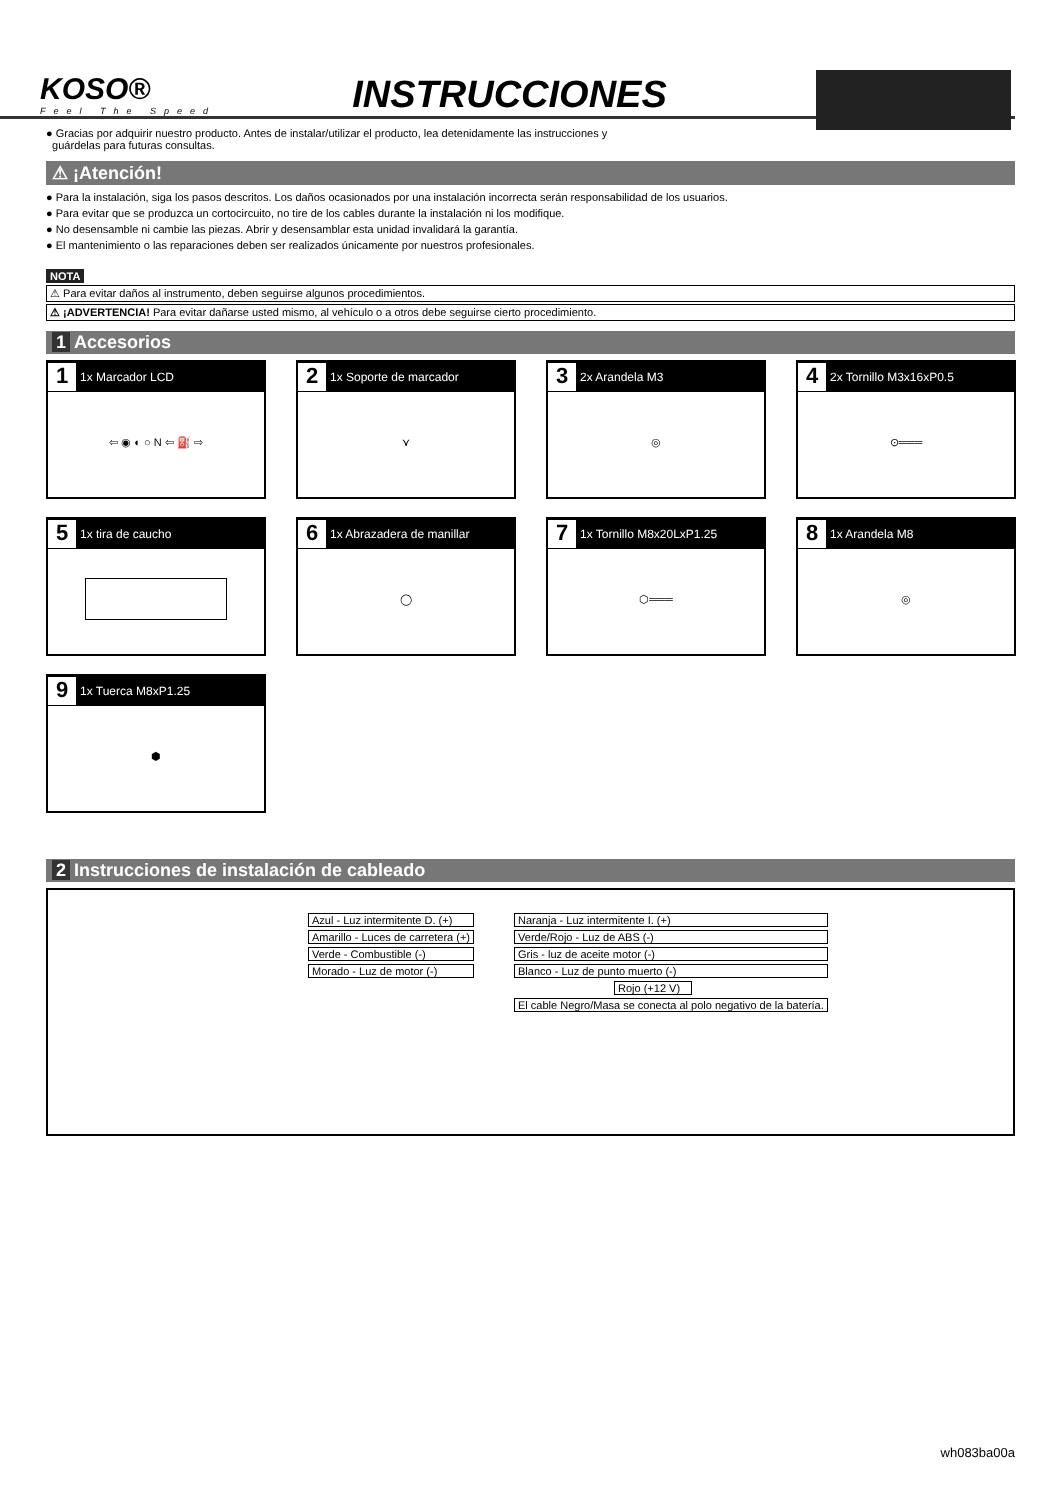KOSO®
Feel The Speed
INSTRUCCIONES
● Gracias por adquirir nuestro producto. Antes de instalar/utilizar el producto, lea detenidamente las instrucciones y
guárdelas para futuras consultas.
⚠ ¡Atención!
● Para la instalación, siga los pasos descritos. Los daños ocasionados por una instalación incorrecta serán responsabilidad de los usuarios.
● Para evitar que se produzca un cortocircuito, no tire de los cables durante la instalación ni los modifique.
● No desensamble ni cambie las piezas. Abrir y desensamblar esta unidad invalidará la garantía.
● El mantenimiento o las reparaciones deben ser realizados únicamente por nuestros profesionales.
NOTA
⚠ Para evitar daños al instrumento, deben seguirse algunos procedimientos.
⚠ ¡ADVERTENCIA! Para evitar dañarse usted mismo, al vehículo o a otros debe seguirse cierto procedimiento.
1 Accesorios
1 1x Marcador LCD
⇦ ◉ ◐ ○ N ⇦ ⛽ ⇨
2 1x Soporte de marcador
⋎
3 2x Arandela M3
◎
4 2x Tornillo M3x16xP0.5
⊙═══
5 1x tira de caucho
6 1x Abrazadera de manillar
◯
7 1x Tornillo M8x20LxP1.25
⬡═══
8 1x Arandela M8
◎
9 1x Tuerca M8xP1.25
⬢
2 Instrucciones de instalación de cableado
Azul - Luz intermitente D. (+)
Amarillo - Luces de carretera (+)
Verde - Combustible (-)
Morado - Luz de motor (-)
Naranja - Luz intermitente I. (+)
Verde/Rojo - Luz de ABS (-)
Gris - luz de aceite motor (-)
Blanco - Luz de punto muerto (-)
Rojo (+12 V)
El cable Negro/Masa se conecta al polo negativo de la batería.
wh083ba00a